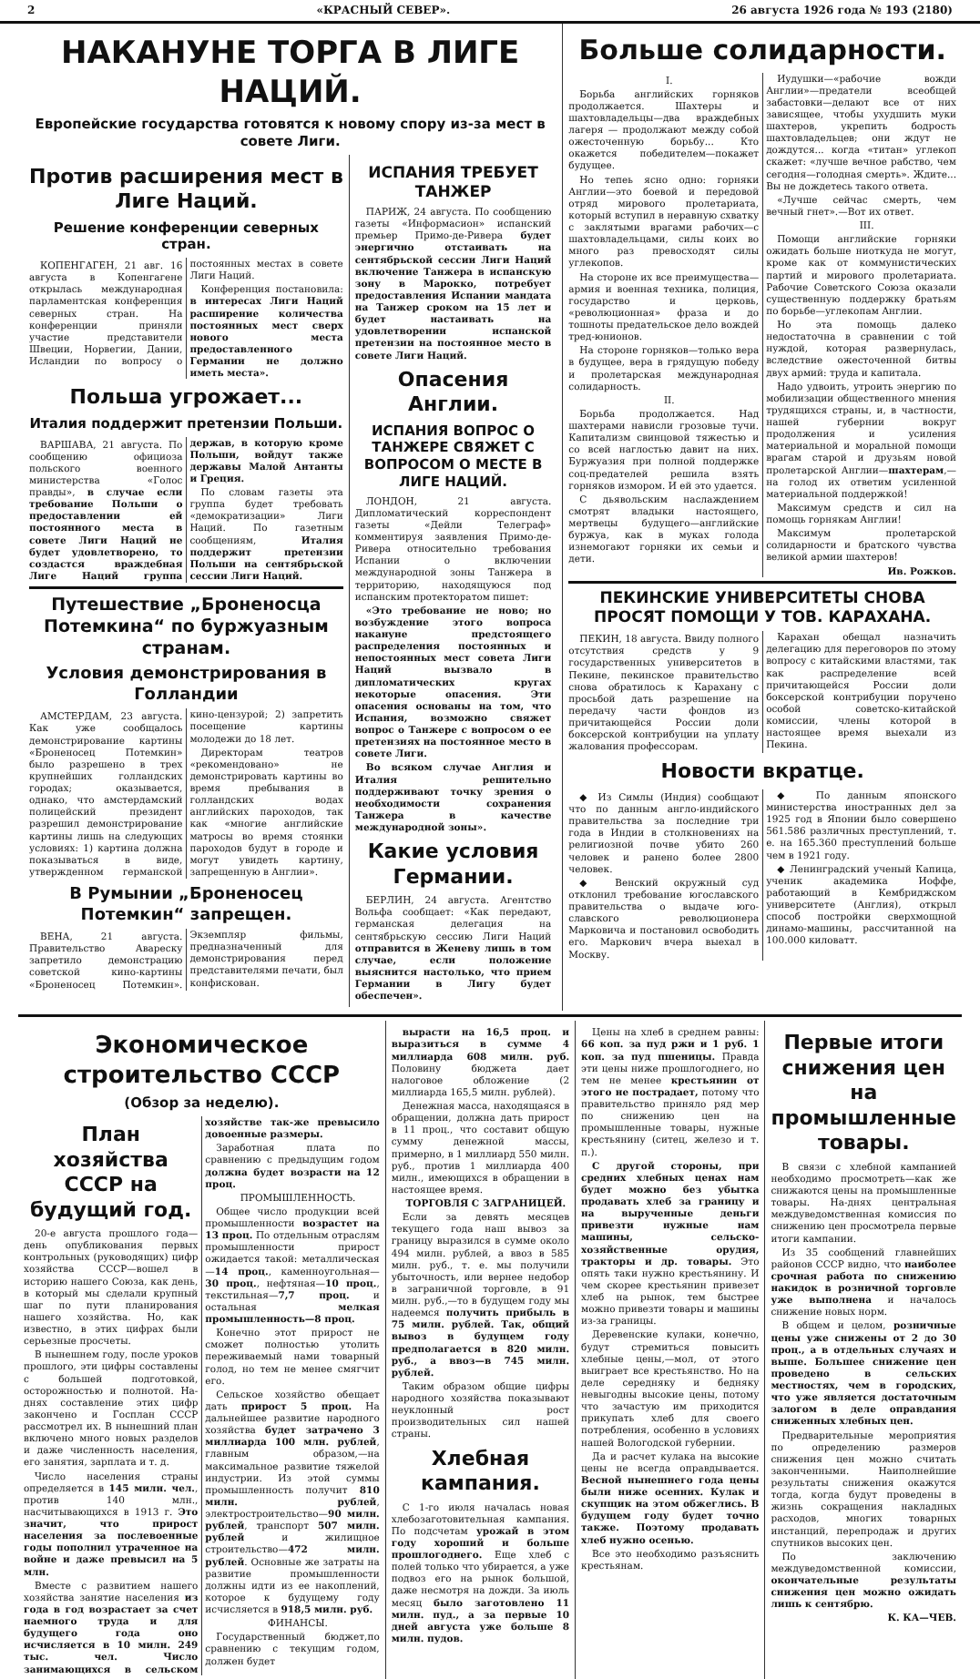2 «КРАСНЫЙ СЕВЕР». 26 августа 1926 года № 193 (2180)
НАКАНУНЕ ТОРГА В ЛИГЕ НАЦИЙ.
Европейские государства готовятся к новому спору из-за мест в совете Лиги.
Против расширения мест в Лиге Наций.
Решение конференции северных стран.
КОПЕНГАГЕН, 21 авг. 16 августа в Копенгагене открылась международная парламентская конференция северных стран. На конференции приняли участие представители Швеции, Норвегии, Дании, Исландии по вопросу о постоянных местах в совете Лиги Наций.
Конференция постановила: в интересах Лиги Наций расширение количества постоянных мест сверх нового места предоставленного Германии не должно иметь места».
Польша угрожает...
Италия поддержит претензии Польши.
ВАРШАВА, 21 августа. По сообщению официоза польского военного министерства «Голос правды», в случае если требование Польши о предоставлении ей постоянного места в совете Лиги Наций не будет удовлетворено, то создастся враждебная Лиге Наций группа держав, в которую кроме Польши, войдут также державы Малой Антанты и Греция.
По словам газеты эта группа будет требовать «демократизации» Лиги Наций. По газетным сообщениям, Италия поддержит претензии Польши на сентябрьской сессии Лиги Наций.
Путешествие „Броненосца Потемкина“ по буржуазным странам.
Условия демонстрирования в Голландии
АМСТЕРДАМ, 23 августа. Как уже сообщалось демонстрирование картины «Броненосец Потемкин» было разрешено в трех крупнейших голландских городах; оказывается, однако, что амстердамский полицейский президент разрешил демонстрирование картины лишь на следующих условиях: 1) картина должна показываться в виде, утвержденном германской кино-цензурой; 2) запретить посещение картины молодежи до 18 лет.
Директорам театров «рекомендовано» не демонстрировать картины во время пребывания в голландских водах английских пароходов, так как «многие английские матросы во время стоянки пароходов будут в городе и могут увидеть картину, запрещенную в Англии».
В Румынии „Броненосец Потемкин“ запрещен.
ВЕНА, 21 августа. Правительство Авареску запретило демонстрацию советской кино-картины «Броненосец Потемкин». Экземпляр фильмы, предназначенный для демонстрирования перед представителями печати, был конфискован.
ИСПАНИЯ ТРЕБУЕТ ТАНЖЕР
ПАРИЖ, 24 августа. По сообщению газеты «Информасион» испанский премьер Примо-де-Ривера будет энергично отстаивать на сентябрьской сессии Лиги Наций включение Танжера в испанскую зону в Марокко, потребует предоставления Испании мандата на Танжер сроком на 15 лет и будет настаивать на удовлетворении испанской претензии на постоянное место в совете Лиги Наций.
Опасения Англии.
ИСПАНИЯ ВОПРОС О ТАНЖЕРЕ СВЯЖЕТ С ВОПРОСОМ О МЕСТЕ В ЛИГЕ НАЦИЙ.
ЛОНДОН, 21 августа. Дипломатический корреспондент газеты «Дейли Телеграф» комментируя заявления Примо-де-Ривера относительно требования Испании о включении международной зоны Танжера в территорию, находящуюся под испанским протекторатом пишет:
«Это требование не ново; но возбуждение этого вопроса накануне предстоящего распределения постоянных и непостоянных мест совета Лиги Наций вызвало в дипломатических кругах некоторые опасения. Эти опасения основаны на том, что Испания, возможно свяжет вопрос о Танжере с вопросом о ее претензиях на постоянное место в совете Лиги.
Во всяком случае Англия и Италия решительно поддерживают точку зрения о необходимости сохранения Танжера в качестве международной зоны».
Какие условия Германии.
БЕРЛИН, 24 августа. Агентство Вольфа сообщает: «Как передают, германская делегация на сентябрьскую сессию Лиги Наций отправится в Женеву лишь в том случае, если положение выяснится настолько, что прием Германии в Лигу будет обеспечен».
Больше солидарности.
I.
Борьба английских горняков продолжается. Шахтеры и шахтовладельцы—два враждебных лагеря — продолжают между собой ожесточенную борьбу... Кто окажется победителем—покажет будущее.
Но тепеь ясно одно: горняки Англии—это боевой и передовой отряд мирового пролетариата, который вступил в неравную схватку с заклятыми врагами рабочих—с шахтовладельцами, силы коих во много раз превосходят силы углекопов.
На стороне их все преимущества—армия и военная техника, полиция, государство и церковь, «революционная» фраза и до тошноты предательское дело вождей тред-юнионов.
На стороне горняков—только вера в будущее, вера в грядущую победу и пролетарская международная солидарность.
II.
Борьба продолжается. Над шахтерами нависли грозовые тучи. Капитализм свинцовой тяжестью и со всей наглостью давит на них. Буржуазия при полной поддержке соц-предателей решила взять горняков измором. И ей это удается.
С дьявольским наслаждением смотрят владыки настоящего, мертвецы будущего—английские буржуа, как в муках голода изнемогают горняки их семьи и дети.
Иудушки—«рабочие вожди Англии»—предатели всеобщей забастовки—делают все от них зависящее, чтобы ухудшить муки шахтеров, укрепить бодрость шахтовладельцев; они ждут не дождутся... когда «титан» углекоп скажет: «лучше вечное рабство, чем сегодня—голодная смерть». Ждите... Вы не дождетесь такого ответа.
«Лучше сейчас смерть, чем вечный гнет».—Вот их ответ.
III.
Помощи английские горняки ожидать больше ниоткуда не могут, кроме как от коммунистических партий и мирового пролетариата. Рабочие Советского Союза оказали существенную поддержку братьям по борьбе—углекопам Англии.
Но эта помощь далеко недостаточна в сравнении с той нуждой, которая развернулась, вследствие ожесточенной битвы двух армий: труда и капитала.
Надо удвоить, утроить энергию по мобилизации общественного мнения трудящихся страны, и, в частности, нашей губернии вокруг продолжения и усиления материальной и моральной помощи врагам старой и друзьям новой пролетарской Англии—шахтерам,—на голод их ответим усиленной материальной поддержкой!
Максимум средств и сил на помощь горнякам Англии!
Максимум пролетарской солидарности и братского чувства великой армии шахтеров!
Ив. Рожков.
ПЕКИНСКИЕ УНИВЕРСИТЕТЫ СНОВА ПРОСЯТ ПОМОЩИ У ТОВ. КАРАХАНА.
ПЕКИН, 18 августа. Ввиду полного отсутствия средств у 9 государственных университетов в Пекине, пекинское правительство снова обратилось к Карахану с просьбой дать разрешение на передачу части фондов из причитающейся России доли боксерской контрибуции на уплату жалования профессорам.
Карахан обещал назначить делегацию для переговоров по этому вопросу с китайскими властями, так как распределение всей причитающейся России доли боксерской контрибуции поручено особой советско-китайской комиссии, члены которой в настоящее время выехали из Пекина.
Новости вкратце.
◆ Из Симлы (Индия) сообщают что по данным англо-индийского правительства за последние три года в Индии в столкновениях на религиозной почве убито 260 человек и ранено более 2800 человек.
◆ Венский окружный суд отклонил требование югославского правительства о выдаче юго-славского революционера Марковича и постановил освободить его. Маркович вчера выехал в Москву.
◆ По данным японского министерства иностранных дел за 1925 год в Японии было совершено 561.586 различных преступлений, т. е. на 165.360 преступлений больше чем в 1921 году.
◆ Ленинградский ученый Капица, ученик академика Иоффе, работающий в Кембриджском университете (Англия), открыл способ постройки сверхмощной динамо-машины, рассчитанной на 100.000 киловатт.
Экономическое строительство СССР
(Обзор за неделю).
План хозяйства СССР на будущий год.
20-е августа прошлого года—день опубликования первых контрольных (руководящих) цифр хозяйства СССР—вошел в историю нашего Союза, как день, в который мы сделали крупный шаг по пути планирования нашего хозяйства. Но, как известно, в этих цифрах были серьезные просчеты.
В нынешнем году, после уроков прошлого, эти цифры составлены с большей подготовкой, осторожностью и полнотой. На-днях составление этих цифр закончено и Госплан СССР рассмотрел их. В нынешний план включено много новых разделов и даже численность населения, его занятия, зарплата и т. д.
Число населения страны определяется в 145 милн. чел., против 140 млн., насчитывающихся в 1913 г. Это значит, что прирост населения за послевоенные годы пополнил утраченное на войне и даже превысил на 5 млн.
Вместе с развитием нашего хозяйства занятие населения из года в год возрастает за счет наемного труда и для будущего года оно исчисляется в 10 милн. 249 тыс. чел. Число занимающихся в сельском хозяйстве так-же превысило довоенные размеры.
Заработная плата по сравнению с предыдущим годом должна будет возрасти на 12 проц.
ПРОМЫШЛЕННОСТЬ.
Общее число продукции всей промышленности возрастет на 13 проц. По отдельным отраслям промышленности прирост ожидается такой: металлическая—14 проц., каменноугольная—30 проц., нефтяная—10 проц., текстильная—7,7 проц. и остальная мелкая промышленность—8 проц.
Конечно этот прирост не сможет полностью утолить переживаемый нами товарный голод, но тем не менее смягчит его.
Сельское хозяйство обещает дать прирост 5 проц. На дальнейшее развитие народного хозяйства будет затрачено 3 миллиарда 100 млн. рублей, главным образом,—на максимальное развитие тяжелой индустрии. Из этой суммы промышленность получит 810 милн. рублей, электростроительство—90 милн. рублей, транспорт 507 милн. рублей и жилищное строительство—472 милн. рублей. Основные же затраты на развитие промышленности должны идти из ее накоплений, которое к будущему году исчисляется в 918,5 милн. руб.
ФИНАНСЫ.
Государственный бюджет,по сравнению с текущим годом, должен будет
вырасти на 16,5 проц. и выразиться в сумме 4 миллиарда 608 милн. руб. Половину бюджета дает налоговое обложение (2 миллиарда 165,5 милн. рублей).
Денежная масса, находящаяся в обращении, должна дать прирост в 11 проц., что составит общую сумму денежной массы, примерно, в 1 миллиард 550 милн. руб., против 1 миллиарда 400 милн., имеющихся в обращении в настоящее время.
ТОРГОВЛЯ С ЗАГРАНИЦЕЙ.
Если за девять месяцев текущего года наш вывоз за границу выразился в сумме около 494 милн. рублей, а ввоз в 585 милн. руб., т. е. мы получили убыточность, или вернее недобор в заграничной торговле, в 91 милн. руб.,—то в будущем году мы надеемся получить прибыль в 75 милн. рублей. Так, общий вывоз в будущем году предполагается в 820 милн. руб., а ввоз—в 745 милн. рублей.
Таким образом общие цифры народного хозяйства показывают неуклонный рост производительных сил нашей страны.
Хлебная кампания.
С 1-го июля началась новая хлебозаготовительная кампания. По подсчетам урожай в этом году хороший и больше прошлогоднего. Еще хлеб с полей только что убирается, а уже подвоз его на рынок большой, даже несмотря на дожди. За июль месяц было заготовлено 11 милн. пуд., а за первые 10 дней августа уже больше 8 милн. пудов.
Цены на хлеб в среднем равны: 66 коп. за пуд ржи и 1 руб. 1 коп. за пуд пшеницы. Правда эти цены ниже прошлогоднего, но тем не менее крестьянин от этого не пострадает, потому что правительство приняло ряд мер по снижению цен на промышленные товары, нужные крестьянину (ситец, железо и т. п.).
С другой стороны, при средних хлебных ценах нам будет можно без убытка продавать хлеб за границу и на вырученные деньги привезти нужные нам машины, сельско-хозяйственные орудия, тракторы и др. товары. Это опять таки нужно крестьянину. И чем скорее крестьянин привезет хлеб на рынок, тем быстрее можно привезти товары и машины из-за границы.
Деревенские кулаки, конечно, будут стремиться повысить хлебные цены,—мол, от этого выиграет все крестьянство. Но на деле середняку и бедняку невыгодны высокие цены, потому что зачастую им приходится прикупать хлеб для своего потребления, особенно в условиях нашей Вологодской губернии.
Да и расчет кулака на высокие цены не всегда оправдывается. Весной нынешнего года цены были ниже осенних. Кулак и скупщик на этом обжеглись. В будущем году будет точно также. Поэтому продавать хлеб нужно осенью.
Все это необходимо разъяснить крестьянам.
Первые итоги снижения цен на промышленные товары.
В связи с хлебной кампанией необходимо просмотреть—как же снижаются цены на промышленные товары. На-днях центральная междуведомственная комиссия по снижению цен просмотрела первые итоги кампании.
Из 35 сообщений главнейших районов СССР видно, что наиболее срочная работа по снижению накидок в розничной торговле уже выполнена и началось снижение новых норм.
В общем и целом, розничные цены уже снижены от 2 до 30 проц., а в отдельных случаях и выше. Большее снижение цен проведено в сельских местностях, чем в городских, что уже является достаточным залогом в деле оправдания сниженных хлебных цен.
Предварительные мероприятия по определению размеров снижения цен можно считать законченными. Наиполнейшие результаты снижения окажутся тогда, когда будут проведены в жизнь сокращения накладных расходов, многих товарных инстанций, перепродаж и других спутников высоких цен.
По заключению междуведомственной комиссии, окончательные результаты снижения цен можно ожидать лишь к сентябрю.
К. КА—ЧЕВ.